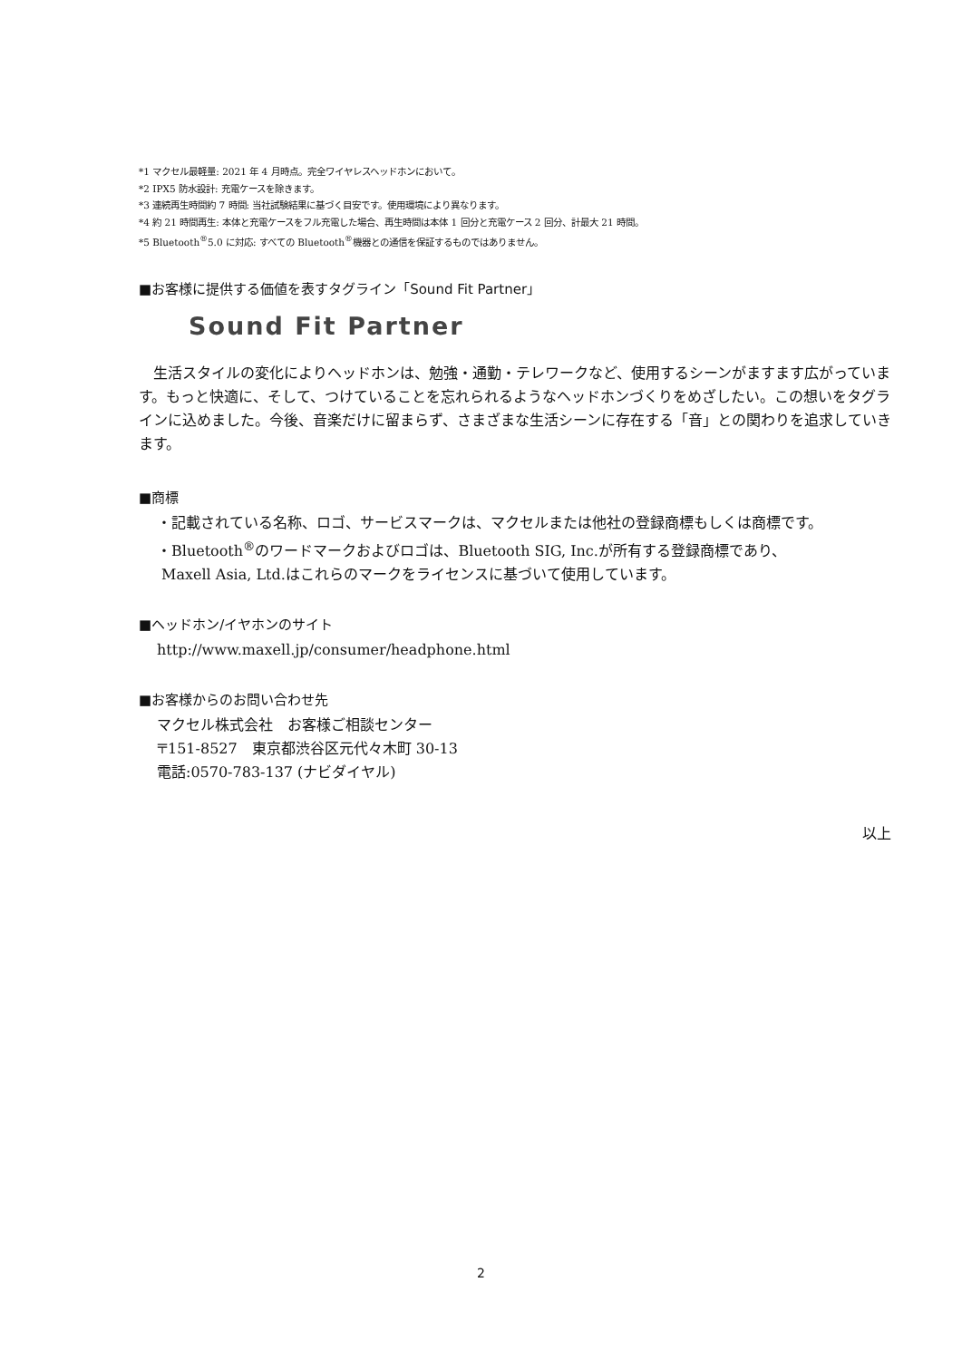*1 マクセル最軽量: 2021 年 4 月時点。完全ワイヤレスヘッドホンにおいて。
*2 IPX5 防水設計: 充電ケースを除きます。
*3 連続再生時間約 7 時間: 当社試験結果に基づく目安です。使用環境により異なります。
*4 約 21 時間再生: 本体と充電ケースをフル充電した場合、再生時間は本体 1 回分と充電ケース 2 回分、計最大 21 時間。
*5 Bluetooth<sup>®</sup>5.0 に対応: すべての Bluetooth<sup>®</sup>機器との通信を保証するものではありません。
■お客様に提供する価値を表すタグライン「Sound Fit Partner」
Sound Fit Partner
　生活スタイルの変化によりヘッドホンは、勉強・通勤・テレワークなど、使用するシーンがますます広がっています。もっと快適に、そして、つけていることを忘れられるようなヘッドホンづくりをめざしたい。この想いをタグラインに込めました。今後、音楽だけに留まらず、さまざまな生活シーンに存在する「音」との関わりを追求していきます。
■商標
・記載されている名称、ロゴ、サービスマークは、マクセルまたは他社の登録商標もしくは商標です。
・Bluetooth<sup>®</sup>のワードマークおよびロゴは、Bluetooth SIG, Inc.が所有する登録商標であり、
Maxell Asia, Ltd.はこれらのマークをライセンスに基づいて使用しています。
■ヘッドホン/イヤホンのサイト
http://www.maxell.jp/consumer/headphone.html
■お客様からのお問い合わせ先
マクセル株式会社　お客様ご相談センター
〒151-8527　東京都渋谷区元代々木町 30-13
電話:0570-783-137 (ナビダイヤル)
以上
2